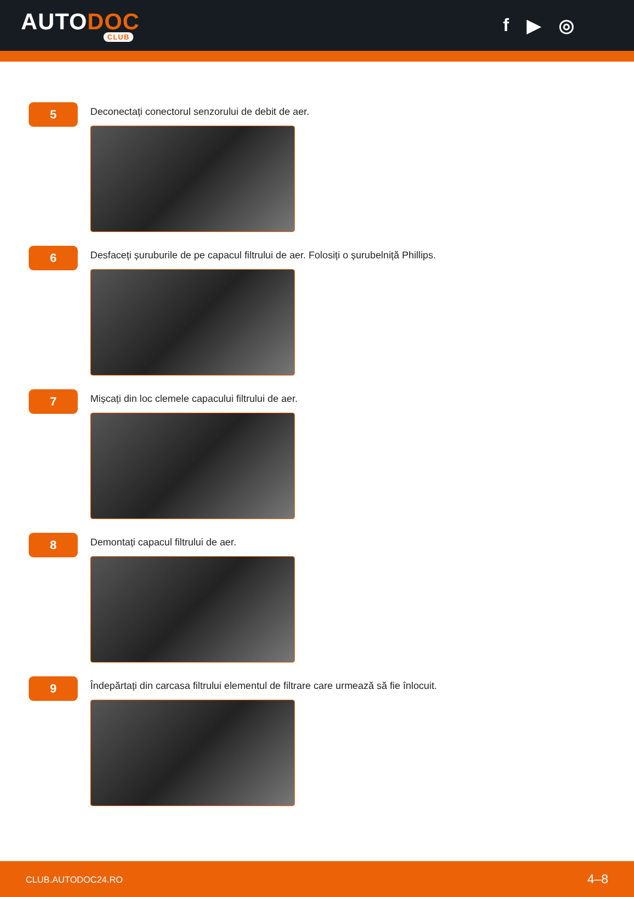AUTODOC
CLUB
f ▶ ◎
5
Deconectați conectorul senzorului de debit de aer.
6
Desfaceți șuruburile de pe capacul filtrului de aer. Folosiți o șurubelniță Phillips.
7
Mișcați din loc clemele capacului filtrului de aer.
8
Demontați capacul filtrului de aer.
9
Îndepărtați din carcasa filtrului elementul de filtrare care urmează să fie înlocuit.
CLUB.AUTODOC24.RO 4–8